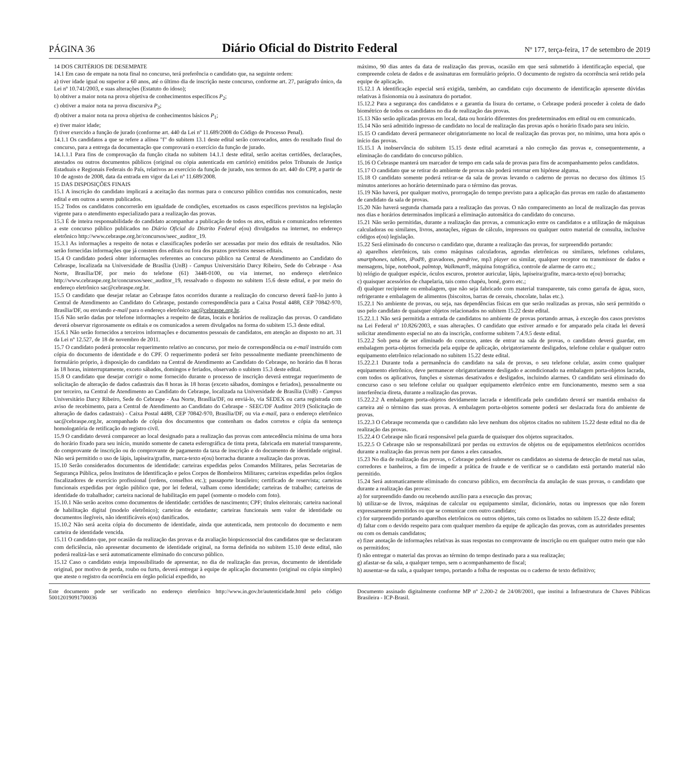PÁGINA 36 Diário Oficial do Distrito Federal Nº 177, terça-feira, 17 de setembro de 2019
14 DOS CRITÉRIOS DE DESEMPATE
14.1 Em caso de empate na nota final no concurso, terá preferência o candidato que, na seguinte ordem:
a) tiver idade igual ou superior a 60 anos, até o último dia de inscrição neste concurso, conforme art. 27, parágrafo único, da Lei nº 10.741/2003, e suas alterações (Estatuto do idoso);
b) obtiver a maior nota na prova objetiva de conhecimentos específicos P<sub>2</sub>;
c) obtiver a maior nota na prova discursiva P<sub>3</sub>;
d) obtiver a maior nota na prova objetiva de conhecimentos básicos P<sub>1</sub>;
e) tiver maior idade;
f) tiver exercido a função de jurado (conforme art. 440 da Lei nº 11.689/2008 do Código de Processo Penal).
14.1.1 Os candidatos a que se refere a alínea "f" do subitem 13.1 deste edital serão convocados, antes do resultado final do concurso, para a entrega da documentação que comprovará o exercício da função de jurado.
14.1.1.1 Para fins de comprovação da função citada no subitem 14.1.1 deste edital, serão aceitas certidões, declarações, atestados ou outros documentos públicos (original ou cópia autenticada em cartório) emitidos pelos Tribunais de Justiça Estaduais e Regionais Federais do País, relativos ao exercício da função de jurado, nos termos do art. 440 do CPP, a partir de 10 de agosto de 2008, data da entrada em vigor da Lei nº 11.689/2008.
15 DAS DISPOSIÇÕES FINAIS
15.1 A inscrição do candidato implicará a aceitação das normas para o concurso público contidas nos comunicados, neste edital e em outros a serem publicados.
15.2 Todos os candidatos concorrerão em igualdade de condições, excetuados os casos específicos previstos na legislação vigente para o atendimento especializado para a realização das provas.
15.3 É de inteira responsabilidade do candidato acompanhar a publicação de todos os atos, editais e comunicados referentes a este concurso público publicados no Diário Oficial do Distrito Federal e(ou) divulgados na internet, no endereço eletrônico http://www.cebraspe.org.br/concursos/seec_auditor_19.
15.3.1 As informações a respeito de notas e classificações poderão ser acessadas por meio dos editais de resultados. Não serão fornecidas informações que já constem dos editais ou fora dos prazos previstos nesses editais.
15.4 O candidato poderá obter informações referentes ao concurso público na Central de Atendimento ao Candidato do Cebraspe, localizada na Universidade de Brasília (UnB) - Campus Universitário Darcy Ribeiro, Sede do Cebraspe - Asa Norte, Brasília/DF, por meio do telefone (61) 3448-0100, ou via internet, no endereço eletrônico http://www.cebraspe.org.br/concursos/seec_auditor_19, ressalvado o disposto no subitem 15.6 deste edital, e por meio do endereço eletrônico sac@cebraspe.org.br.
15.5 O candidato que desejar relatar ao Cebraspe fatos ocorridos durante a realização do concurso deverá fazê-lo junto à Central de Atendimento ao Candidato do Cebraspe, postando correspondência para a Caixa Postal 4488, CEP 70842-970, Brasília/DF, ou enviando e-mail para o endereço eletrônico sac@cebraspe.org.br.
15.6 Não serão dadas por telefone informações a respeito de datas, locais e horários de realização das provas. O candidato deverá observar rigorosamente os editais e os comunicados a serem divulgados na forma do subitem 15.3 deste edital.
15.6.1 Não serão fornecidos a terceiros informações e documentos pessoais de candidatos, em atenção ao disposto no art. 31 da Lei nº 12.527, de 18 de novembro de 2011.
15.7 O candidato poderá protocolar requerimento relativo ao concurso, por meio de correspondência ou e-mail instruído com cópia do documento de identidade e do CPF. O requerimento poderá ser feito pessoalmente mediante preenchimento de formulário próprio, à disposição do candidato na Central de Atendimento ao Candidato do Cebraspe, no horário das 8 horas às 18 horas, ininterruptamente, exceto sábados, domingos e feriados, observado o subitem 15.3 deste edital.
15.8 O candidato que desejar corrigir o nome fornecido durante o processo de inscrição deverá entregar requerimento de solicitação de alteração de dados cadastrais das 8 horas às 18 horas (exceto sábados, domingos e feriados), pessoalmente ou por terceiro, na Central de Atendimento ao Candidato do Cebraspe, localizada na Universidade de Brasília (UnB) - Campus Universitário Darcy Ribeiro, Sede do Cebraspe - Asa Norte, Brasília/DF, ou enviá-lo, via SEDEX ou carta registrada com aviso de recebimento, para a Central de Atendimento ao Candidato do Cebraspe - SEEC/DF Auditor 2019 (Solicitação de alteração de dados cadastrais) - Caixa Postal 4488, CEP 70842-970, Brasília/DF, ou via e-mail, para o endereço eletrônico sac@cebraspe.org.br, acompanhado de cópia dos documentos que contenham os dados corretos e cópia da sentença homologatória de retificação do registro civil.
15.9 O candidato deverá comparecer ao local designado para a realização das provas com antecedência mínima de uma hora do horário fixado para seu início, munido somente de caneta esferográfica de tinta preta, fabricada em material transparente, do comprovante de inscrição ou do comprovante de pagamento da taxa de inscrição e do documento de identidade original. Não será permitido o uso de lápis, lapiseira/grafite, marca-texto e(ou) borracha durante a realização das provas.
15.10 Serão considerados documentos de identidade: carteiras expedidas pelos Comandos Militares, pelas Secretarias de Segurança Pública, pelos Institutos de Identificação e pelos Corpos de Bombeiros Militares; carteiras expedidas pelos órgãos fiscalizadores de exercício profissional (ordens, conselhos etc.); passaporte brasileiro; certificado de reservista; carteiras funcionais expedidas por órgão público que, por lei federal, valham como identidade; carteiras de trabalho; carteiras de identidade do trabalhador; carteira nacional de habilitação em papel (somente o modelo com foto).
15.10.1 Não serão aceitos como documentos de identidade: certidões de nascimento; CPF; títulos eleitorais; carteira nacional de habilitação digital (modelo eletrônico); carteiras de estudante; carteiras funcionais sem valor de identidade ou documentos ilegíveis, não identificáveis e(ou) danificados.
15.10.2 Não será aceita cópia do documento de identidade, ainda que autenticada, nem protocolo do documento e nem carteira de identidade vencida.
15.11 O candidato que, por ocasião da realização das provas e da avaliação biopsicossocial dos candidatos que se declararam com deficiência, não apresentar documento de identidade original, na forma definida no subitem 15.10 deste edital, não poderá realizá-las e será automaticamente eliminado do concurso público.
15.12 Caso o candidato esteja impossibilitado de apresentar, no dia de realização das provas, documento de identidade original, por motivo de perda, roubo ou furto, deverá entregar à equipe de aplicação documento (original ou cópia simples) que ateste o registro da ocorrência em órgão policial expedido, no
máximo, 90 dias antes da data de realização das provas, ocasião em que será submetido à identificação especial, que compreende coleta de dados e de assinaturas em formulário próprio. O documento de registro da ocorrência será retido pela equipe de aplicação.
15.12.1 A identificação especial será exigida, também, ao candidato cujo documento de identificação apresente dúvidas relativas à fisionomia ou à assinatura do portador.
15.12.2 Para a segurança dos candidatos e a garantia da lisura do certame, o Cebraspe poderá proceder à coleta de dado biométrico de todos os candidatos no dia de realização das provas.
15.13 Não serão aplicadas provas em local, data ou horário diferentes dos predeterminados em edital ou em comunicado.
15.14 Não será admitido ingresso de candidato no local de realização das provas após o horário fixado para seu início.
15.15 O candidato deverá permanecer obrigatoriamente no local de realização das provas por, no mínimo, uma hora após o início das provas.
15.15.1 A inobservância do subitem 15.15 deste edital acarretará a não correção das provas e, consequentemente, a eliminação do candidato do concurso público.
15.16 O Cebraspe manterá um marcador de tempo em cada sala de provas para fins de acompanhamento pelos candidatos.
15.17 O candidato que se retirar do ambiente de provas não poderá retornar em hipótese alguma.
15.18 O candidato somente poderá retirar-se da sala de provas levando o caderno de provas no decurso dos últimos 15 minutos anteriores ao horário determinado para o término das provas.
15.19 Não haverá, por qualquer motivo, prorrogação do tempo previsto para a aplicação das provas em razão do afastamento de candidato da sala de provas.
15.20 Não haverá segunda chamada para a realização das provas. O não comparecimento ao local de realização das provas nos dias e horários determinados implicará a eliminação automática do candidato do concurso.
15.21 Não serão permitidas, durante a realização das provas, a comunicação entre os candidatos e a utilização de máquinas calculadoras ou similares, livros, anotações, réguas de cálculo, impressos ou qualquer outro material de consulta, inclusive códigos e(ou) legislação.
15.22 Será eliminado do concurso o candidato que, durante a realização das provas, for surpreendido portando:
a) aparelhos eletrônicos, tais como máquinas calculadoras, agendas eletrônicas ou similares, telefones celulares, smartphones, tablets, iPod®, gravadores, pendrive, mp3 player ou similar, qualquer receptor ou transmissor de dados e mensagens, bipe, notebook, palmtop, Walkman®, máquina fotográfica, controle de alarme de carro etc.;
b) relógio de qualquer espécie, óculos escuros, protetor auricular, lápis, lapiseira/grafite, marca-texto e(ou) borracha;
c) quaisquer acessórios de chapelaria, tais como chapéu, boné, gorro etc.;
d) qualquer recipiente ou embalagem, que não seja fabricado com material transparente, tais como garrafa de água, suco, refrigerante e embalagem de alimentos (biscoitos, barras de cereais, chocolate, balas etc.).
15.22.1 No ambiente de provas, ou seja, nas dependências físicas em que serão realizadas as provas, não será permitido o uso pelo candidato de quaisquer objetos relacionados no subitem 15.22 deste edital.
15.22.1.1 Não será permitida a entrada de candidatos no ambiente de provas portando armas, à exceção dos casos previstos na Lei Federal nº 10.826/2003, e suas alterações. O candidato que estiver armado e for amparado pela citada lei deverá solicitar atendimento especial no ato da inscrição, conforme subitem 7.4.9.5 deste edital.
15.22.2 Sob pena de ser eliminado do concurso, antes de entrar na sala de provas, o candidato deverá guardar, em embalagem porta-objetos fornecida pela equipe de aplicação, obrigatoriamente desligados, telefone celular e qualquer outro equipamento eletrônico relacionado no subitem 15.22 deste edital.
15.22.2.1 Durante toda a permanência do candidato na sala de provas, o seu telefone celular, assim como qualquer equipamento eletrônico, deve permanecer obrigatoriamente desligado e acondicionado na embalagem porta-objetos lacrada, com todos os aplicativos, funções e sistemas desativados e desligados, incluindo alarmes. O candidato será eliminado do concurso caso o seu telefone celular ou qualquer equipamento eletrônico entre em funcionamento, mesmo sem a sua interferência direta, durante a realização das provas.
15.22.2.2 A embalagem porta-objetos devidamente lacrada e identificada pelo candidato deverá ser mantida embaixo da carteira até o término das suas provas. A embalagem porta-objetos somente poderá ser deslacrada fora do ambiente de provas.
15.22.3 O Cebraspe recomenda que o candidato não leve nenhum dos objetos citados no subitem 15.22 deste edital no dia de realização das provas.
15.22.4 O Cebraspe não ficará responsável pela guarda de quaisquer dos objetos supracitados.
15.22.5 O Cebraspe não se responsabilizará por perdas ou extravios de objetos ou de equipamentos eletrônicos ocorridos durante a realização das provas nem por danos a eles causados.
15.23 No dia de realização das provas, o Cebraspe poderá submeter os candidatos ao sistema de detecção de metal nas salas, corredores e banheiros, a fim de impedir a prática de fraude e de verificar se o candidato está portando material não permitido.
15.24 Será automaticamente eliminado do concurso público, em decorrência da anulação de suas provas, o candidato que durante a realização das provas:
a) for surpreendido dando ou recebendo auxílio para a execução das provas;
b) utilizar-se de livros, máquinas de calcular ou equipamento similar, dicionário, notas ou impressos que não forem expressamente permitidos ou que se comunicar com outro candidato;
c) for surpreendido portando aparelhos eletrônicos ou outros objetos, tais como os listados no subitem 15.22 deste edital;
d) faltar com o devido respeito para com qualquer membro da equipe de aplicação das provas, com as autoridades presentes ou com os demais candidatos;
e) fizer anotação de informações relativas às suas respostas no comprovante de inscrição ou em qualquer outro meio que não os permitidos;
f) não entregar o material das provas ao término do tempo destinado para a sua realização;
g) afastar-se da sala, a qualquer tempo, sem o acompanhamento de fiscal;
h) ausentar-se da sala, a qualquer tempo, portando a folha de respostas ou o caderno de texto definitivo;
Este documento pode ser verificado no endereço eletrônico http://www.in.gov.br/autenticidade.html pelo código 50012019091700036
Documento assinado digitalmente conforme MP nº 2.200-2 de 24/08/2001, que institui a Infraestrutura de Chaves Públicas Brasileira - ICP-Brasil.